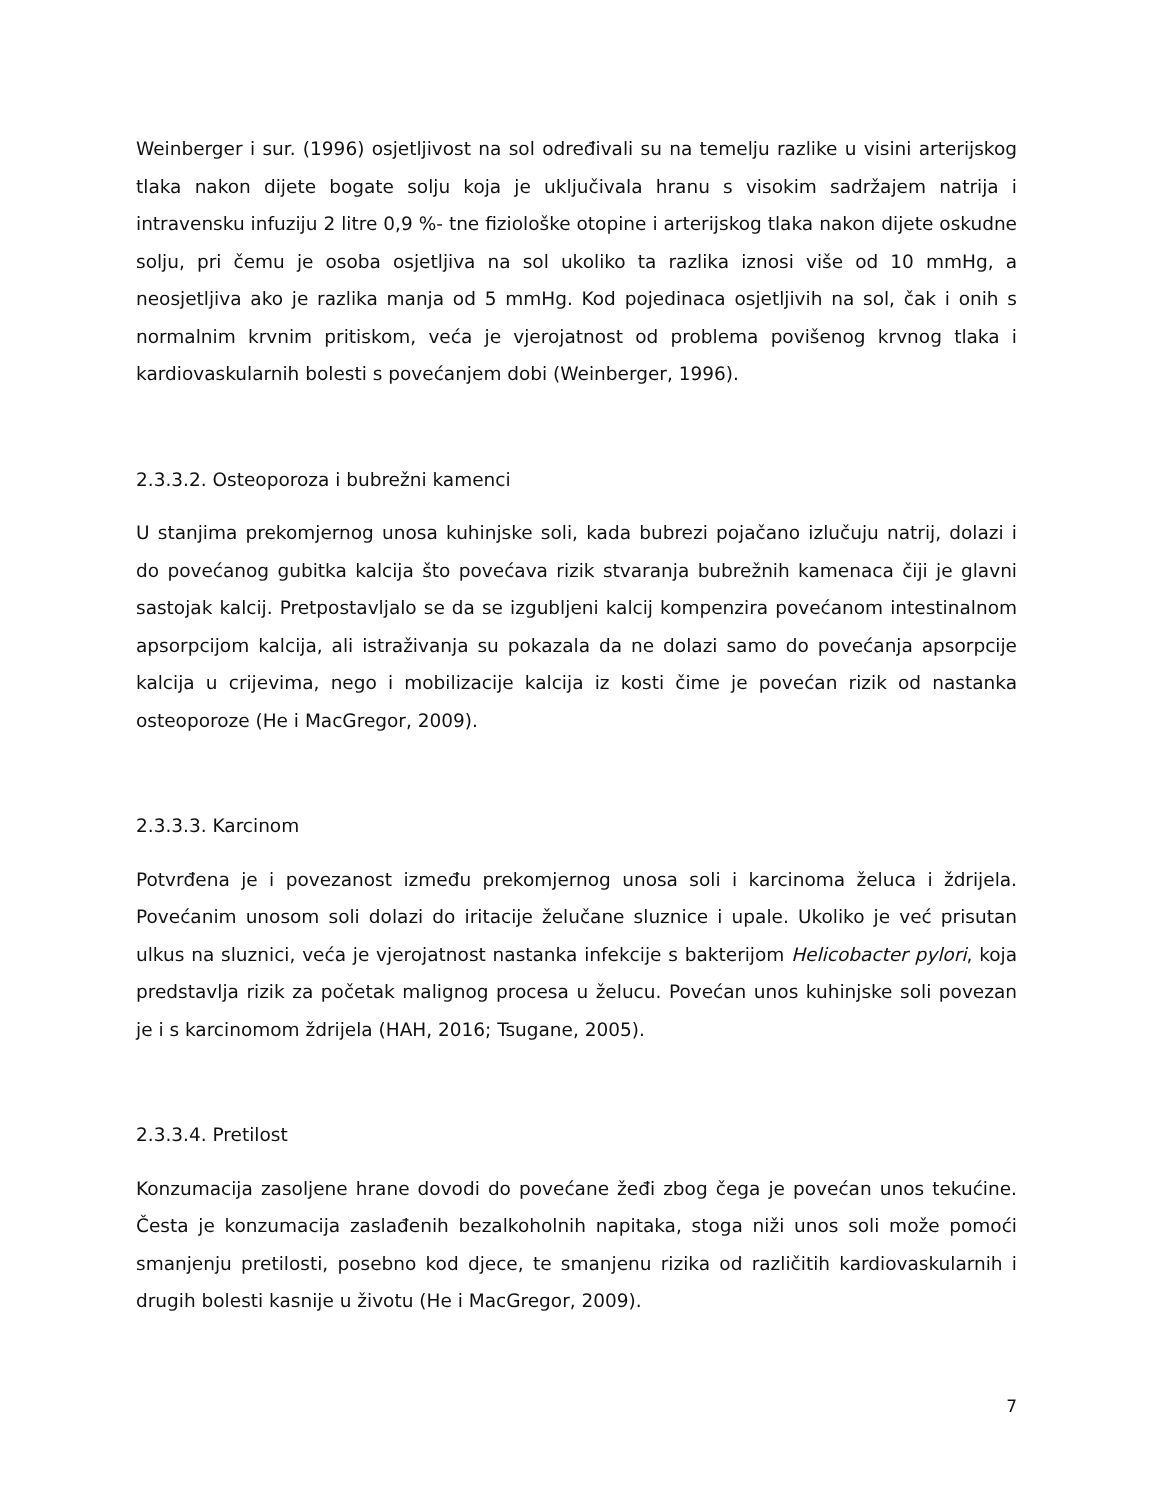Weinberger i sur. (1996) osjetljivost na sol određivali su na temelju razlike u visini arterijskog tlaka nakon dijete bogate solju koja je uključivala hranu s visokim sadržajem natrija i intravensku infuziju 2 litre 0,9 %- tne fiziološke otopine i arterijskog tlaka nakon dijete oskudne solju, pri čemu je osoba osjetljiva na sol ukoliko ta razlika iznosi više od 10 mmHg, a neosjetljiva ako je razlika manja od 5 mmHg. Kod pojedinaca osjetljivih na sol, čak i onih s normalnim krvnim pritiskom, veća je vjerojatnost od problema povišenog krvnog tlaka i kardiovaskularnih bolesti s povećanjem dobi (Weinberger, 1996).
2.3.3.2. Osteoporoza i bubrežni kamenci
U stanjima prekomjernog unosa kuhinjske soli, kada bubrezi pojačano izlučuju natrij, dolazi i do povećanog gubitka kalcija što povećava rizik stvaranja bubrežnih kamenaca čiji je glavni sastojak kalcij. Pretpostavljalo se da se izgubljeni kalcij kompenzira povećanom intestinalnom apsorpcijom kalcija, ali istraživanja su pokazala da ne dolazi samo do povećanja apsorpcije kalcija u crijevima, nego i mobilizacije kalcija iz kosti čime je povećan rizik od nastanka osteoporoze (He i MacGregor, 2009).
2.3.3.3. Karcinom
Potvrđena je i povezanost između prekomjernog unosa soli i karcinoma želuca i ždrijela. Povećanim unosom soli dolazi do iritacije želučane sluznice i upale. Ukoliko je već prisutan ulkus na sluznici, veća je vjerojatnost nastanka infekcije s bakterijom Helicobacter pylori, koja predstavlja rizik za početak malignog procesa u želucu. Povećan unos kuhinjske soli povezan je i s karcinomom ždrijela (HAH, 2016; Tsugane, 2005).
2.3.3.4. Pretilost
Konzumacija zasoljene hrane dovodi do povećane žeđi zbog čega je povećan unos tekućine. Česta je konzumacija zaslađenih bezalkoholnih napitaka, stoga niži unos soli može pomoći smanjenju pretilosti, posebno kod djece, te smanjenu rizika od različitih kardiovaskularnih i drugih bolesti kasnije u životu (He i MacGregor, 2009).
7